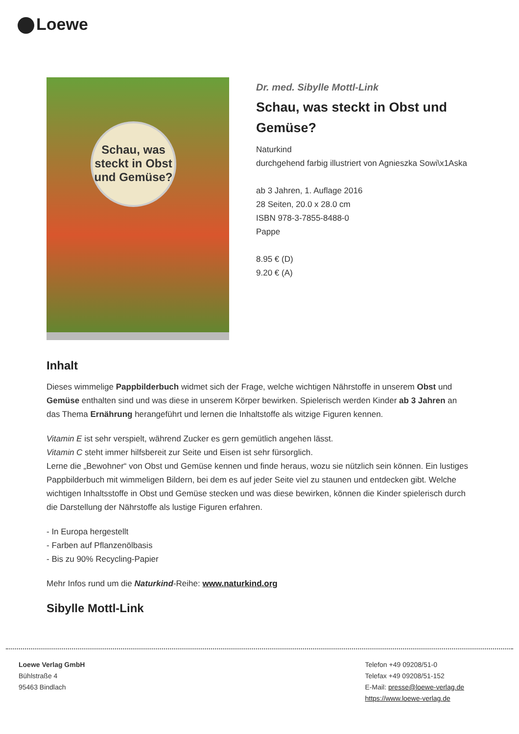Loewe
Schau, was steckt in Obst und Gemüse?
Dr. med. Sibylle Mottl-Link
Schau, was steckt in Obst und Gemüse?
Naturkind
durchgehend farbig illustriert von Agnieszka Sowi\x1Aska
ab 3 Jahren, 1. Auflage 2016
28 Seiten, 20.0 x 28.0 cm
ISBN 978-3-7855-8488-0
Pappe
8.95 € (D)
9.20 € (A)
Inhalt
Dieses wimmelige Pappbilderbuch widmet sich der Frage, welche wichtigen Nährstoffe in unserem Obst und Gemüse enthalten sind und was diese in unserem Körper bewirken. Spielerisch werden Kinder ab 3 Jahren an das Thema Ernährung herangeführt und lernen die Inhaltstoffe als witzige Figuren kennen.
Vitamin E ist sehr verspielt, während Zucker es gern gemütlich angehen lässt.
Vitamin C steht immer hilfsbereit zur Seite und Eisen ist sehr fürsorglich.
Lerne die „Bewohner“ von Obst und Gemüse kennen und finde heraus, wozu sie nützlich sein können. Ein lustiges Pappbilderbuch mit wimmeligen Bildern, bei dem es auf jeder Seite viel zu staunen und entdecken gibt. Welche wichtigen Inhaltsstoffe in Obst und Gemüse stecken und was diese bewirken, können die Kinder spielerisch durch die Darstellung der Nährstoffe als lustige Figuren erfahren.
- In Europa hergestellt
- Farben auf Pflanzenölbasis
- Bis zu 90% Recycling-Papier
Mehr Infos rund um die Naturkind-Reihe: www.naturkind.org
Sibylle Mottl-Link
Loewe Verlag GmbH
Bühlstraße 4
95463 Bindlach
Telefon +49 09208/51-0
Telefax +49 09208/51-152
E-Mail: presse@loewe-verlag.de
https://www.loewe-verlag.de